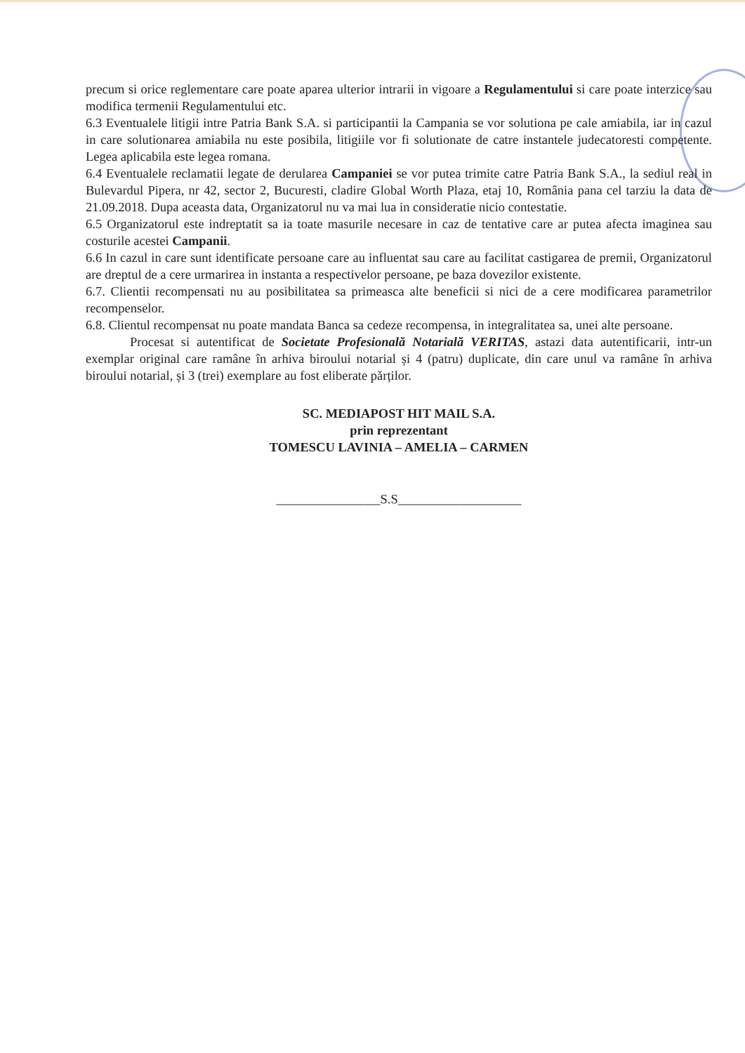precum si orice reglementare care poate aparea ulterior intrarii in vigoare a Regulamentului si care poate interzice sau modifica termenii Regulamentului etc.
6.3 Eventualele litigii intre Patria Bank S.A. si participantii la Campania se vor solutiona pe cale amiabila, iar in cazul in care solutionarea amiabila nu este posibila, litigiile vor fi solutionate de catre instantele judecatoresti competente. Legea aplicabila este legea romana.
6.4 Eventualele reclamatii legate de derularea Campaniei se vor putea trimite catre Patria Bank S.A., la sediul real in Bulevardul Pipera, nr 42, sector 2, Bucuresti, cladire Global Worth Plaza, etaj 10, România pana cel tarziu la data de 21.09.2018. Dupa aceasta data, Organizatorul nu va mai lua in consideratie nicio contestatie.
6.5 Organizatorul este indreptatit sa ia toate masurile necesare in caz de tentative care ar putea afecta imaginea sau costurile acestei Campanii.
6.6 In cazul in care sunt identificate persoane care au influentat sau care au facilitat castigarea de premii, Organizatorul are dreptul de a cere urmarirea in instanta a respectivelor persoane, pe baza dovezilor existente.
6.7. Clientii recompensati nu au posibilitatea sa primeasca alte beneficii si nici de a cere modificarea parametrilor recompenselor.
6.8. Clientul recompensat nu poate mandata Banca sa cedeze recompensa, in integralitatea sa, unei alte persoane.
Procesat si autentificat de Societate Profesională Notarială VERITAS, astazi data autentificarii, intr-un exemplar original care ramâne în arhiva biroului notarial și 4 (patru) duplicate, din care unul va ramâne în arhiva biroului notarial, și 3 (trei) exemplare au fost eliberate părților.
SC. MEDIAPOST HIT MAIL S.A.
prin reprezentant
TOMESCU LAVINIA – AMELIA – CARMEN
________________S.S___________________